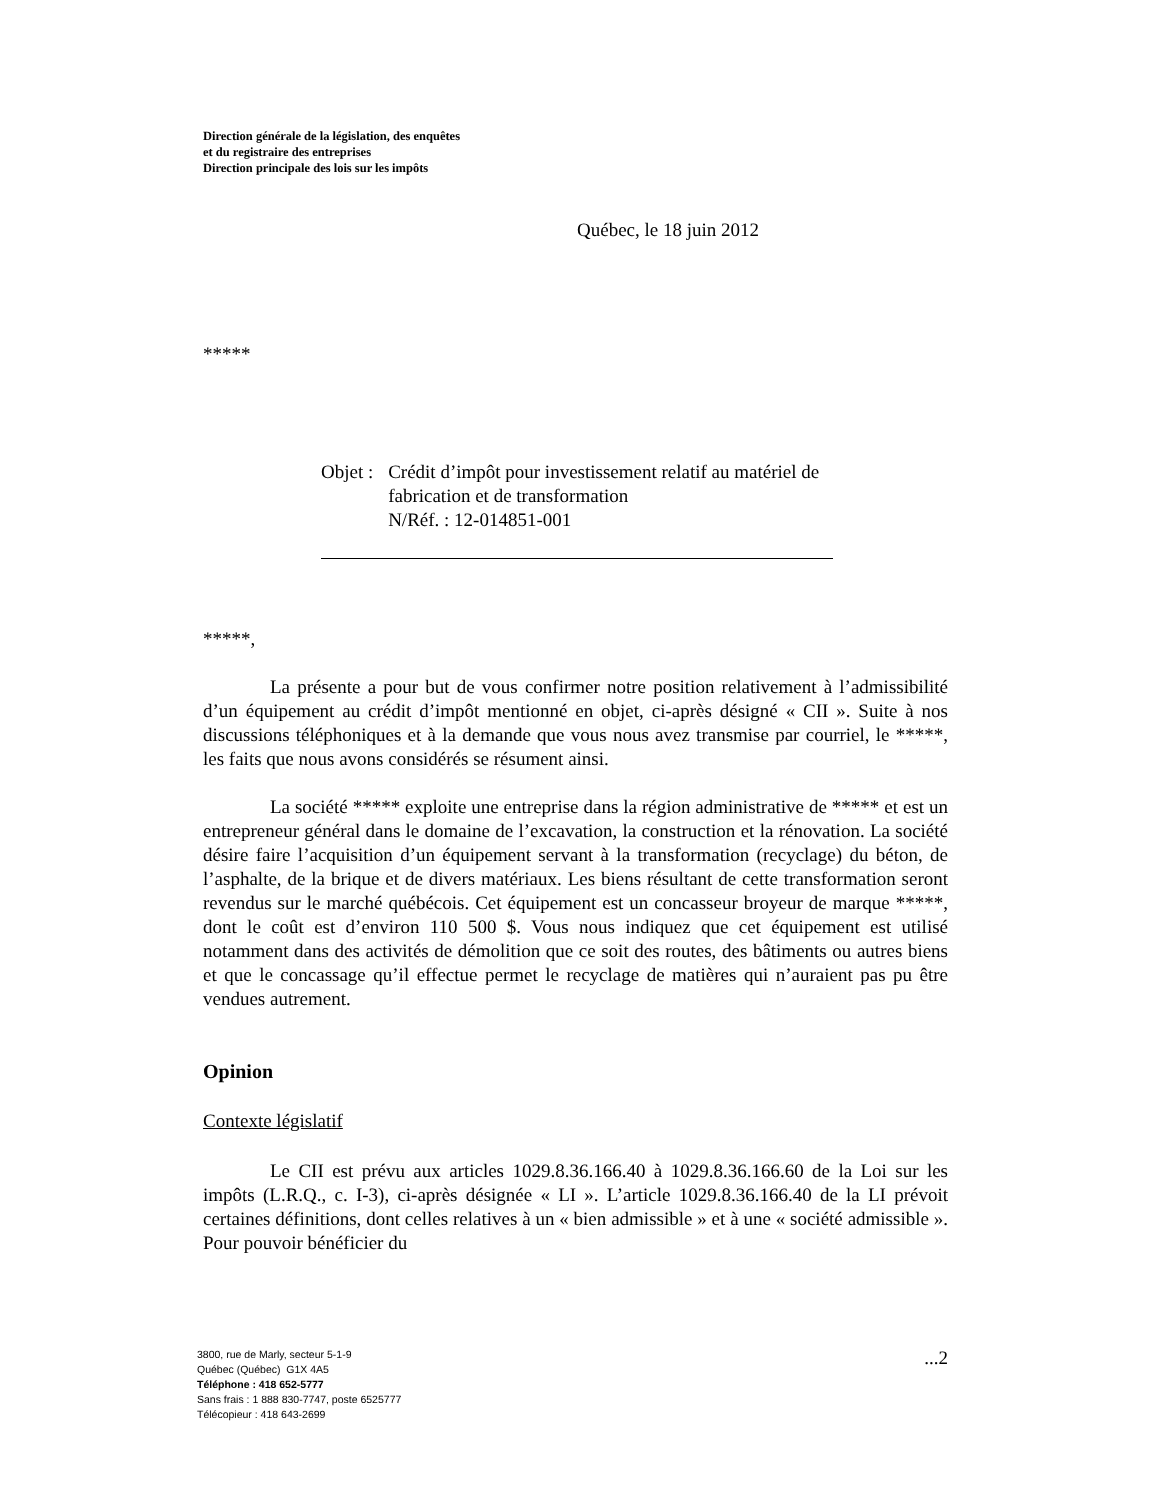Direction générale de la législation, des enquêtes
et du registraire des entreprises
Direction principale des lois sur les impôts
Québec, le 18 juin 2012
*****
Objet : Crédit d’impôt pour investissement relatif au matériel de fabrication et de transformation
N/Réf. : 12-014851-001
*****,
La présente a pour but de vous confirmer notre position relativement à l’admissibilité d’un équipement au crédit d’impôt mentionné en objet, ci-après désigné « CII ». Suite à nos discussions téléphoniques et à la demande que vous nous avez transmise par courriel, le *****, les faits que nous avons considérés se résument ainsi.
La société ***** exploite une entreprise dans la région administrative de ***** et est un entrepreneur général dans le domaine de l’excavation, la construction et la rénovation. La société désire faire l’acquisition d’un équipement servant à la transformation (recyclage) du béton, de l’asphalte, de la brique et de divers matériaux. Les biens résultant de cette transformation seront revendus sur le marché québécois. Cet équipement est un concasseur broyeur de marque *****, dont le coût est d’environ 110 500 $. Vous nous indiquez que cet équipement est utilisé notamment dans des activités de démolition que ce soit des routes, des bâtiments ou autres biens et que le concassage qu’il effectue permet le recyclage de matières qui n’auraient pas pu être vendues autrement.
Opinion
Contexte législatif
Le CII est prévu aux articles 1029.8.36.166.40 à 1029.8.36.166.60 de la Loi sur les impôts (L.R.Q., c. I-3), ci-après désignée « LI ». L’article 1029.8.36.166.40 de la LI prévoit certaines définitions, dont celles relatives à un « bien admissible » et à une « société admissible ». Pour pouvoir bénéficier du
3800, rue de Marly, secteur 5-1-9
Québec (Québec) G1X 4A5
Téléphone : 418 652-5777
Sans frais : 1 888 830-7747, poste 6525777
Télécopieur : 418 643-2699
...2